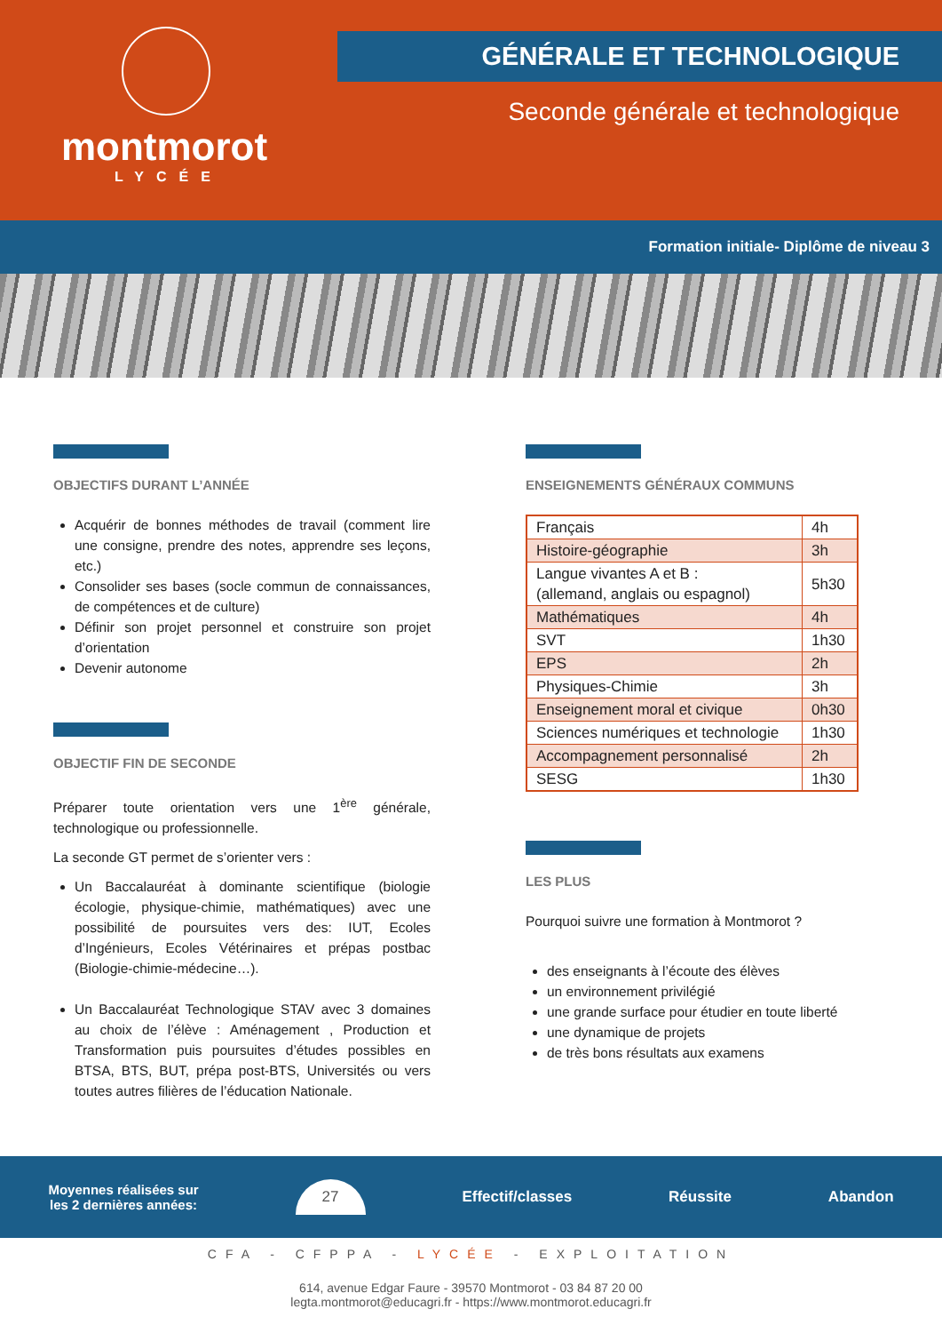montmorot
LYCÉE
GÉNÉRALE ET TECHNOLOGIQUE
Seconde générale et technologique
Formation initiale- Diplôme de niveau 3
OBJECTIFS DURANT L’ANNÉE
Acquérir de bonnes méthodes de travail (comment lire une consigne, prendre des notes, apprendre ses leçons, etc.)
Consolider ses bases (socle commun de connaissances, de compétences et de culture)
Définir son projet personnel et construire son projet d’orientation
Devenir autonome
OBJECTIF FIN DE SECONDE
Préparer toute orientation vers une 1<sup>ère</sup> générale, technologique ou professionnelle.
La seconde GT permet de s’orienter vers :
Un Baccalauréat à dominante scientifique (biologie écologie, physique-chimie, mathématiques) avec une possibilité de poursuites vers des: IUT, Ecoles d’Ingénieurs, Ecoles Vétérinaires et prépas postbac (Biologie-chimie-médecine…).
Un Baccalauréat Technologique STAV avec 3 domaines au choix de l’élève : Aménagement , Production et Transformation puis poursuites d’études possibles en BTSA, BTS, BUT, prépa post-BTS, Universités ou vers toutes autres filières de l’éducation Nationale.
ENSEIGNEMENTS GÉNÉRAUX COMMUNS
| Français | 4h |
| Histoire-géographie | 3h |
| Langue vivantes A et B : (allemand, anglais ou espagnol) | 5h30 |
| Mathématiques | 4h |
| SVT | 1h30 |
| EPS | 2h |
| Physiques-Chimie | 3h |
| Enseignement moral et civique | 0h30 |
| Sciences numériques et technologie | 1h30 |
| Accompagnement personnalisé | 2h |
| SESG | 1h30 |
LES PLUS
Pourquoi suivre une formation à Montmorot ?
des enseignants à l’écoute des élèves
un environnement privilégié
une grande surface pour étudier en toute liberté
une dynamique de projets
de très bons résultats aux examens
Moyennes réalisées sur
les 2 dernières années:
27
Effectif/classes Réussite Abandon
CFA - CFPPA - LYCÉE - EXPLOITATION
614, avenue Edgar Faure - 39570 Montmorot - 03 84 87 20 00
legta.montmorot@educagri.fr - https://www.montmorot.educagri.fr